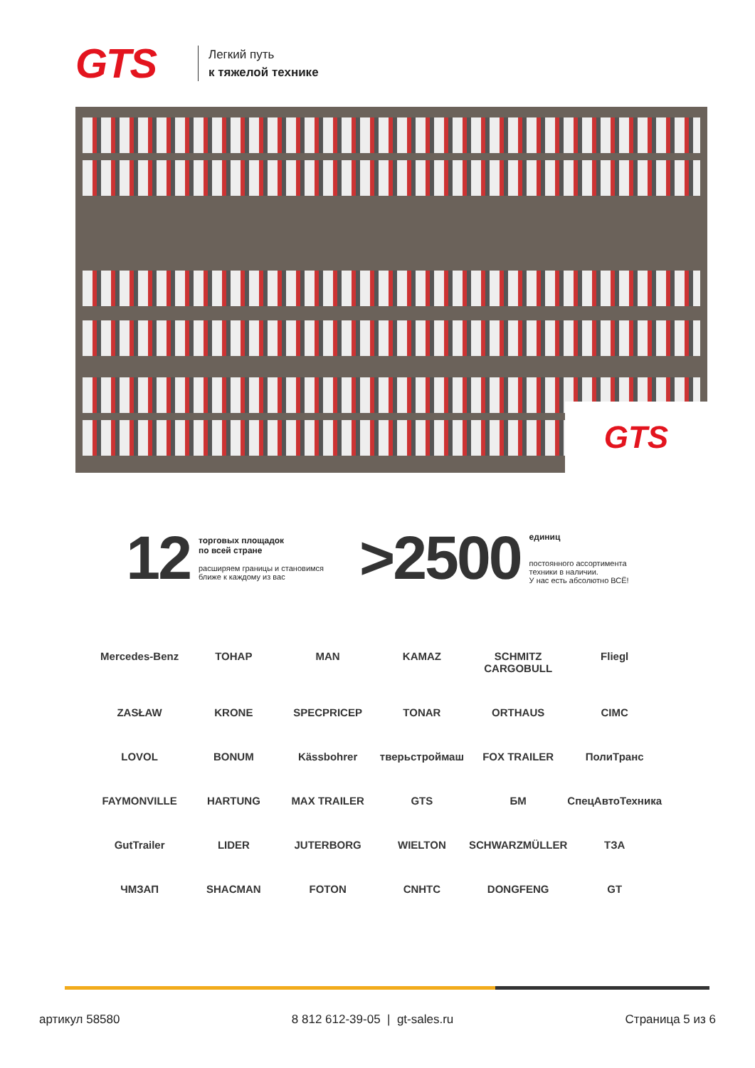GTS
Легкий путь
к тяжелой технике
GTS
12
торговых площадок
по всей стране
расширяем границы и становимся
ближе к каждому из вас
>2500
единиц
постоянного ассортимента
техники в наличии.
У нас есть абсолютно ВСЁ!
Mercedes-Benz
ТОНАР
MAN
KAMAZ
SCHMITZ CARGOBULL
Fliegl
ZASŁAW
KRONE
SPECPRICEP
TONAR
ORTHAUS
CIMC
LOVOL
BONUM
Kässbohrer
тверьстроймаш
FOX TRAILER
ПолиТранс
FAYMONVILLE
HARTUNG
MAX TRAILER
GTS
БМ
СпецАвтоТехника
GutTrailer
LIDER
JUTERBORG
WIELTON
SCHWARZMÜLLER
ТЗА
ЧМЗАП
SHACMAN
FOTON
CNHTC
DONGFENG
GT
артикул 58580 8 812 612-39-05 | gt-sales.ru Страница 5 из 6